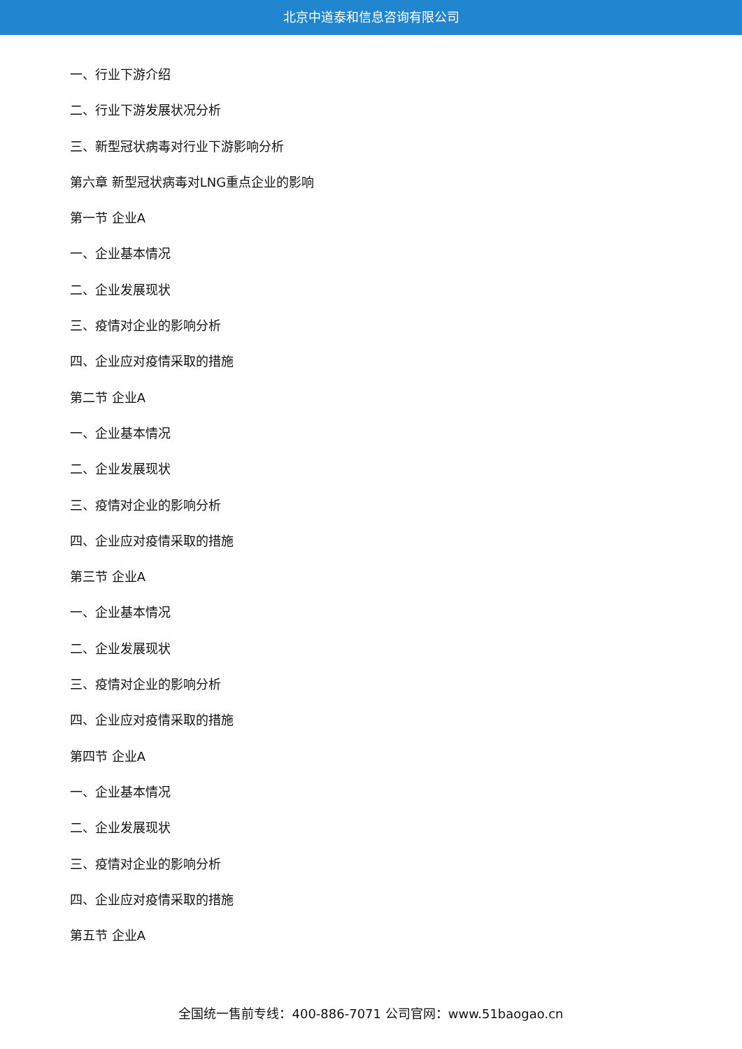北京中道泰和信息咨询有限公司
一、行业下游介绍
二、行业下游发展状况分析
三、新型冠状病毒对行业下游影响分析
第六章 新型冠状病毒对LNG重点企业的影响
第一节 企业A
一、企业基本情况
二、企业发展现状
三、疫情对企业的影响分析
四、企业应对疫情采取的措施
第二节 企业A
一、企业基本情况
二、企业发展现状
三、疫情对企业的影响分析
四、企业应对疫情采取的措施
第三节 企业A
一、企业基本情况
二、企业发展现状
三、疫情对企业的影响分析
四、企业应对疫情采取的措施
第四节 企业A
一、企业基本情况
二、企业发展现状
三、疫情对企业的影响分析
四、企业应对疫情采取的措施
第五节 企业A
全国统一售前专线：400-886-7071 公司官网：www.51baogao.cn